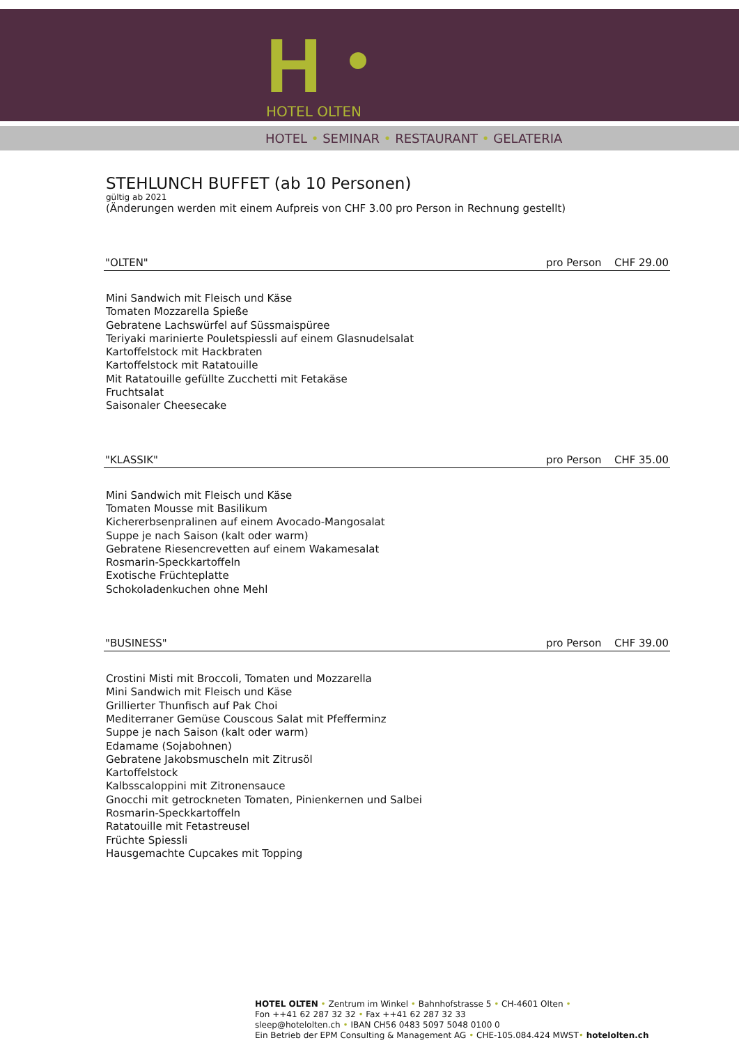H
HOTEL OLTEN
HOTEL • SEMINAR • RESTAURANT • GELATERIA
STEHLUNCH BUFFET (ab 10 Personen)
gültig ab 2021
(Änderungen werden mit einem Aufpreis von CHF 3.00 pro Person in Rechnung gestellt)
"OLTEN" pro Person CHF 29.00
Mini Sandwich mit Fleisch und Käse
Tomaten Mozzarella Spieße
Gebratene Lachswürfel auf Süssmaispüree
Teriyaki marinierte Pouletspiessli auf einem Glasnudelsalat
Kartoffelstock mit Hackbraten
Kartoffelstock mit Ratatouille
Mit Ratatouille gefüllte Zucchetti mit Fetakäse
Fruchtsalat
Saisonaler Cheesecake
"KLASSIK" pro Person CHF 35.00
Mini Sandwich mit Fleisch und Käse
Tomaten Mousse mit Basilikum
Kichererbsenpralinen auf einem Avocado-Mangosalat
Suppe je nach Saison (kalt oder warm)
Gebratene Riesencrevetten auf einem Wakamesalat
Rosmarin-Speckkartoffeln
Exotische Früchteplatte
Schokoladenkuchen ohne Mehl
"BUSINESS" pro Person CHF 39.00
Crostini Misti mit Broccoli, Tomaten und Mozzarella
Mini Sandwich mit Fleisch und Käse
Grillierter Thunfisch auf Pak Choi
Mediterraner Gemüse Couscous Salat mit Pfefferminz
Suppe je nach Saison (kalt oder warm)
Edamame (Sojabohnen)
Gebratene Jakobsmuscheln mit Zitrusöl
Kartoffelstock
Kalbsscaloppini mit Zitronensauce
Gnocchi mit getrockneten Tomaten, Pinienkernen und Salbei
Rosmarin-Speckkartoffeln
Ratatouille mit Fetastreusel
Früchte Spiessli
Hausgemachte Cupcakes mit Topping
HOTEL OLTEN • Zentrum im Winkel • Bahnhofstrasse 5 • CH-4601 Olten •
Fon ++41 62 287 32 32 • Fax ++41 62 287 32 33
sleep@hotelolten.ch • IBAN CH56 0483 5097 5048 0100 0
Ein Betrieb der EPM Consulting & Management AG • CHE-105.084.424 MWST• hotelolten.ch